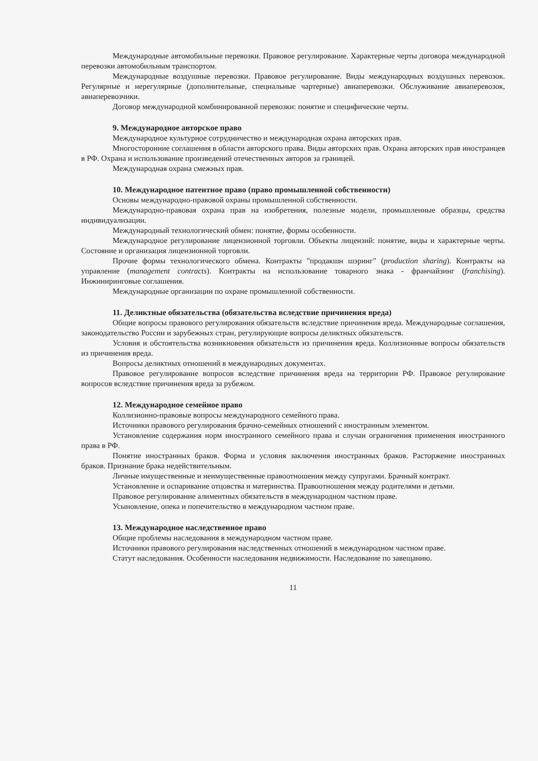Международные автомобильные перевозки. Правовое регулирование. Характерные черты договора международной перевозки автомобильным транспортом.
Международные воздушные перевозки. Правовое регулирование. Виды международных воздушных перевозок. Регулярные и нерегулярные (дополнительные, специальные чартерные) авиаперевозки. Обслуживание авиаперевозок, авиаперевозчики.
Договор международной комбинированной перевозки: понятие и специфические черты.
9. Международное авторское право
Международное культурное сотрудничество и международная охрана авторских прав.
Многосторонние соглашения в области авторского права. Виды авторских прав. Охрана авторских прав иностранцев в РФ. Охрана и использование произведений отечественных авторов за границей.
Международная охрана смежных прав.
10. Международное патентное право (право промышленной собственности)
Основы международно-правовой охраны промышленной собственности.
Международно-правовая охрана прав на изобретения, полезные модели, промышленные образцы, средства индивидуализации.
Международный технологический обмен: понятие, формы особенности.
Международное регулирование лицензионной торговли. Объекты лицензий: понятие, виды и характерные черты. Состояние и организация лицензионной торговли.
Прочие формы технологического обмена. Контракты "продакшн шэринг" (production sharing). Контракты на управление (management contracts). Контракты на использование товарного знака - франчайзинг (franchising). Инжиниринговые соглашения.
Международные организации по охране промышленной собственности.
11. Деликтные обязательства (обязательства вследствие причинения вреда)
Общие вопросы правового регулирования обязательств вследствие причинения вреда. Международные соглашения, законодательство России и зарубежных стран, регулирующие вопросы деликтных обязательств.
Условия и обстоятельства возникновения обязательств из причинения вреда. Коллизионные вопросы обязательств из причинения вреда.
Вопросы деликтных отношений в международных документах.
Правовое регулирование вопросов вследствие причинения вреда на территории РФ. Правовое регулирование вопросов вследствие причинения вреда за рубежом.
12. Международное семейное право
Коллизионно-правовые вопросы международного семейного права.
Источники правового регулирования брачно-семейных отношений с иностранным элементом.
Установление содержания норм иностранного семейного права и случаи ограничения применения иностранного права в РФ.
Понятие иностранных браков. Форма и условия заключения иностранных браков. Расторжение иностранных браков. Признание брака недействительным.
Личные имущественные и неимущественные правоотношения между супругами. Брачный контракт.
Установление и оспаривание отцовства и материнства. Правоотношения между родителями и детьми.
Правовое регулирование алиментных обязательств в международном частном праве.
Усыновление, опека и попечительство в международном частном праве.
13. Международное наследственное право
Общие проблемы наследования в международном частном праве.
Источники правового регулирования наследственных отношений в международном частном праве.
Статут наследования. Особенности наследования недвижимости. Наследование по завещанию.
11